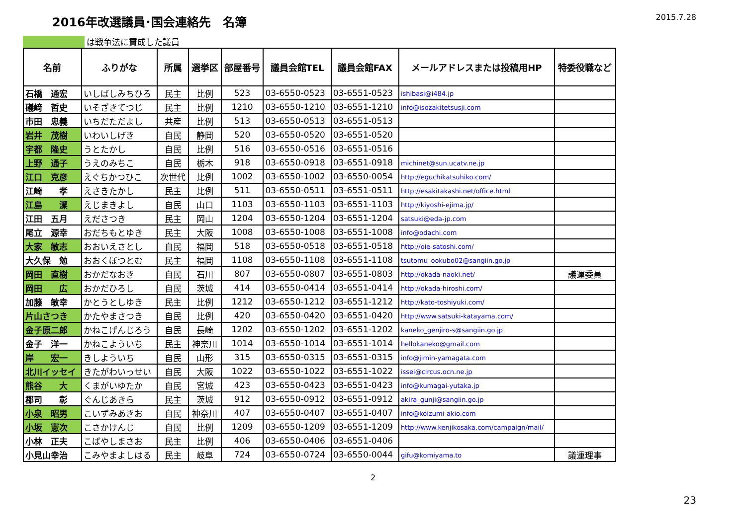2016年改選議員･国会連絡先　名簿
2015.7.28
は戦争法に賛成した議員
| 名前 | ふりがな | 所属 | 選挙区 | 部屋番号 | 議員会館TEL | 議員会館FAX | メールアドレスまたは投稿用HP | 特委役職など |
| --- | --- | --- | --- | --- | --- | --- | --- | --- |
| 石橋 通宏 | いしばしみちひろ | 民主 | 比例 | 523 | 03-6550-0523 | 03-6551-0523 | ishibasi@i484.jp | |
| 礒﨑 哲史 | いそざきてつじ | 民主 | 比例 | 1210 | 03-6550-1210 | 03-6551-1210 | info@isozakitetsusji.com | |
| 市田 忠義 | いちだただよし | 共産 | 比例 | 513 | 03-6550-0513 | 03-6551-0513 | | |
| 岩井 茂樹 | いわいしげき | 自民 | 静岡 | 520 | 03-6550-0520 | 03-6551-0520 | | |
| 宇都 隆史 | うとたかし | 自民 | 比例 | 516 | 03-6550-0516 | 03-6551-0516 | | |
| 上野 通子 | うえのみちこ | 自民 | 栃木 | 918 | 03-6550-0918 | 03-6551-0918 | michinet@sun.ucatv.ne.jp | |
| 江口 克彦 | えぐちかつひこ | 次世代 | 比例 | 1002 | 03-6550-1002 | 03-6550-0054 | http://eguchikatsuhiko.com/ | |
| 江崎 孝 | えさきたかし | 民主 | 比例 | 511 | 03-6550-0511 | 03-6551-0511 | http://esakitakashi.net/office.html | |
| 江島 潔 | えじまきよし | 自民 | 山口 | 1103 | 03-6550-1103 | 03-6551-1103 | http://kiyoshi-ejima.jp/ | |
| 江田 五月 | えださつき | 民主 | 岡山 | 1204 | 03-6550-1204 | 03-6551-1204 | satsuki@eda-jp.com | |
| 尾立 源幸 | おだちもとゆき | 民主 | 大阪 | 1008 | 03-6550-1008 | 03-6551-1008 | info@odachi.com | |
| 大家 敏志 | おおいえさとし | 自民 | 福岡 | 518 | 03-6550-0518 | 03-6551-0518 | http://oie-satoshi.com/ | |
| 大久保 勉 | おおくぼつとむ | 民主 | 福岡 | 1108 | 03-6550-1108 | 03-6551-1108 | tsutomu_ookubo02@sangiin.go.jp | |
| 岡田 直樹 | おかだなおき | 自民 | 石川 | 807 | 03-6550-0807 | 03-6551-0803 | http://okada-naoki.net/ | 議運委員 |
| 岡田 広 | おかだひろし | 自民 | 茨城 | 414 | 03-6550-0414 | 03-6551-0414 | http://okada-hiroshi.com/ | |
| 加藤 敏幸 | かとうとしゆき | 民主 | 比例 | 1212 | 03-6550-1212 | 03-6551-1212 | http://kato-toshiyuki.com/ | |
| 片山さつき | かたやまさつき | 自民 | 比例 | 420 | 03-6550-0420 | 03-6551-0420 | http://www.satsuki-katayama.com/ | |
| 金子原二郎 | かねこげんじろう | 自民 | 長崎 | 1202 | 03-6550-1202 | 03-6551-1202 | kaneko_genjiro-s@sangiin.go.jp | |
| 金子 洋一 | かねこよういち | 民主 | 神奈川 | 1014 | 03-6550-1014 | 03-6551-1014 | hellokaneko@gmail.com | |
| 岸 宏一 | きしよういち | 自民 | 山形 | 315 | 03-6550-0315 | 03-6551-0315 | info@jimin-yamagata.com | |
| 北川イッセイ | きたがわいっせい | 自民 | 大阪 | 1022 | 03-6550-1022 | 03-6551-1022 | issei@circus.ocn.ne.jp | |
| 熊谷 大 | くまがいゆたか | 自民 | 宮城 | 423 | 03-6550-0423 | 03-6551-0423 | info@kumagai-yutaka.jp | |
| 郡司 彰 | ぐんじあきら | 民主 | 茨城 | 912 | 03-6550-0912 | 03-6551-0912 | akira_gunji@sangiin.go.jp | |
| 小泉 昭男 | こいずみあきお | 自民 | 神奈川 | 407 | 03-6550-0407 | 03-6551-0407 | info@koizumi-akio.com | |
| 小坂 憲次 | こさかけんじ | 自民 | 比例 | 1209 | 03-6550-1209 | 03-6551-1209 | http://www.kenjikosaka.com/campaign/mail/ | |
| 小林 正夫 | こばやしまさお | 民主 | 比例 | 406 | 03-6550-0406 | 03-6551-0406 | | |
| 小見山幸治 | こみやまよしはる | 民主 | 岐阜 | 724 | 03-6550-0724 | 03-6550-0044 | gifu@komiyama.to | 議運理事 |
2
23